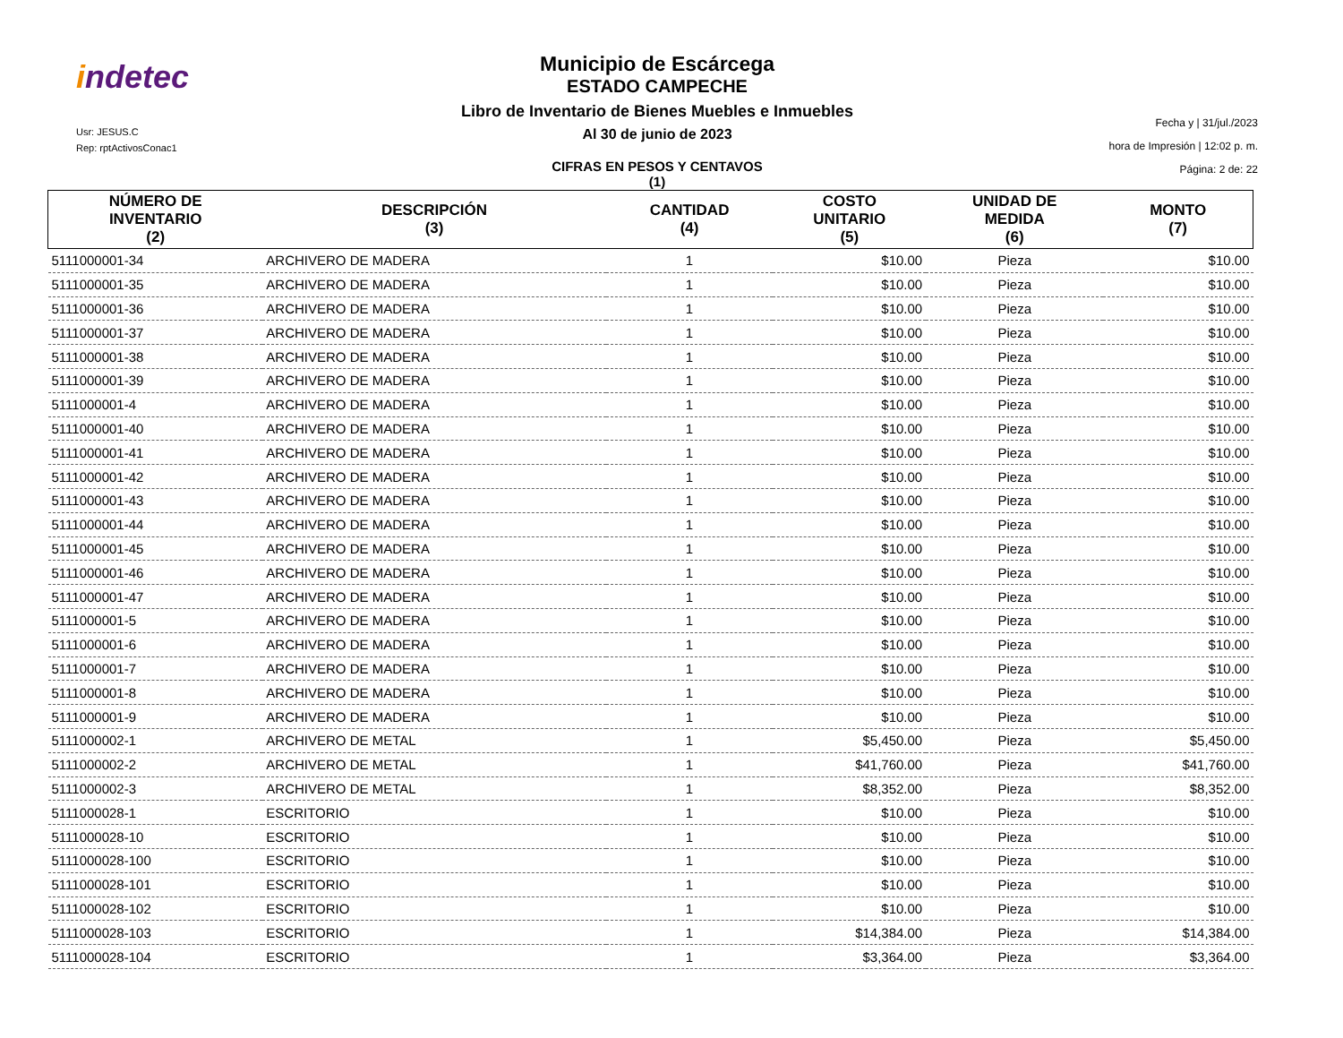indetec
Usr: JESUS.C
Rep: rptActivosConac1
Municipio de Escárcega
ESTADO CAMPECHE
Libro de Inventario de Bienes Muebles e Inmuebles
Al 30 de junio de 2023
CIFRAS EN PESOS Y CENTAVOS
(1)
Fecha y | 31/jul./2023
hora de Impresión | 12:02 p. m.
Página: 2 de: 22
| NÚMERO DE INVENTARIO (2) | DESCRIPCIÓN (3) | CANTIDAD (4) | COSTO UNITARIO (5) | UNIDAD DE MEDIDA (6) | MONTO (7) |
| --- | --- | --- | --- | --- | --- |
| 5111000001-34 | ARCHIVERO DE MADERA | 1 | $10.00 | Pieza | $10.00 |
| 5111000001-35 | ARCHIVERO DE MADERA | 1 | $10.00 | Pieza | $10.00 |
| 5111000001-36 | ARCHIVERO DE MADERA | 1 | $10.00 | Pieza | $10.00 |
| 5111000001-37 | ARCHIVERO DE MADERA | 1 | $10.00 | Pieza | $10.00 |
| 5111000001-38 | ARCHIVERO DE MADERA | 1 | $10.00 | Pieza | $10.00 |
| 5111000001-39 | ARCHIVERO DE MADERA | 1 | $10.00 | Pieza | $10.00 |
| 5111000001-4 | ARCHIVERO DE MADERA | 1 | $10.00 | Pieza | $10.00 |
| 5111000001-40 | ARCHIVERO DE MADERA | 1 | $10.00 | Pieza | $10.00 |
| 5111000001-41 | ARCHIVERO DE MADERA | 1 | $10.00 | Pieza | $10.00 |
| 5111000001-42 | ARCHIVERO DE MADERA | 1 | $10.00 | Pieza | $10.00 |
| 5111000001-43 | ARCHIVERO DE MADERA | 1 | $10.00 | Pieza | $10.00 |
| 5111000001-44 | ARCHIVERO DE MADERA | 1 | $10.00 | Pieza | $10.00 |
| 5111000001-45 | ARCHIVERO DE MADERA | 1 | $10.00 | Pieza | $10.00 |
| 5111000001-46 | ARCHIVERO DE MADERA | 1 | $10.00 | Pieza | $10.00 |
| 5111000001-47 | ARCHIVERO DE MADERA | 1 | $10.00 | Pieza | $10.00 |
| 5111000001-5 | ARCHIVERO DE MADERA | 1 | $10.00 | Pieza | $10.00 |
| 5111000001-6 | ARCHIVERO DE MADERA | 1 | $10.00 | Pieza | $10.00 |
| 5111000001-7 | ARCHIVERO DE MADERA | 1 | $10.00 | Pieza | $10.00 |
| 5111000001-8 | ARCHIVERO DE MADERA | 1 | $10.00 | Pieza | $10.00 |
| 5111000001-9 | ARCHIVERO DE MADERA | 1 | $10.00 | Pieza | $10.00 |
| 5111000002-1 | ARCHIVERO DE METAL | 1 | $5,450.00 | Pieza | $5,450.00 |
| 5111000002-2 | ARCHIVERO DE METAL | 1 | $41,760.00 | Pieza | $41,760.00 |
| 5111000002-3 | ARCHIVERO DE METAL | 1 | $8,352.00 | Pieza | $8,352.00 |
| 5111000028-1 | ESCRITORIO | 1 | $10.00 | Pieza | $10.00 |
| 5111000028-10 | ESCRITORIO | 1 | $10.00 | Pieza | $10.00 |
| 5111000028-100 | ESCRITORIO | 1 | $10.00 | Pieza | $10.00 |
| 5111000028-101 | ESCRITORIO | 1 | $10.00 | Pieza | $10.00 |
| 5111000028-102 | ESCRITORIO | 1 | $10.00 | Pieza | $10.00 |
| 5111000028-103 | ESCRITORIO | 1 | $14,384.00 | Pieza | $14,384.00 |
| 5111000028-104 | ESCRITORIO | 1 | $3,364.00 | Pieza | $3,364.00 |